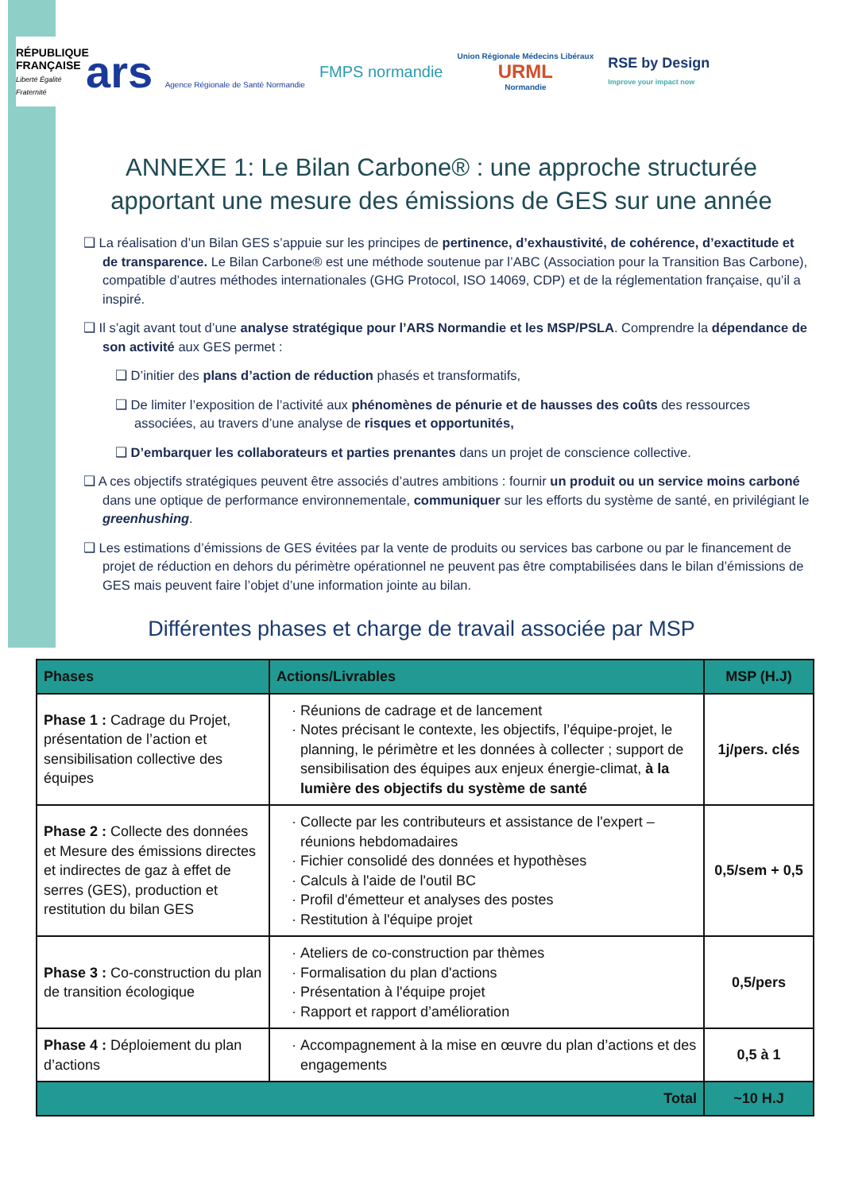RÉPUBLIQUE FRANÇAISE
Liberté Égalité Fraternité
ars Agence Régionale de Santé Normandie
FMPS normandie
Union Régionale Médecins Libéraux
URML
Normandie
RSE by Design
Improve your impact now
ANNEXE 1: Le Bilan Carbone® : une approche structurée apportant une mesure des émissions de GES sur une année
❑ La réalisation d’un Bilan GES s’appuie sur les principes de pertinence, d’exhaustivité, de cohérence, d’exactitude et de transparence. Le Bilan Carbone® est une méthode soutenue par l’ABC (Association pour la Transition Bas Carbone), compatible d’autres méthodes internationales (GHG Protocol, ISO 14069, CDP) et de la réglementation française, qu’il a inspiré.
❑ Il s’agit avant tout d’une analyse stratégique pour l’ARS Normandie et les MSP/PSLA. Comprendre la dépendance de son activité aux GES permet :
❑ D’initier des plans d’action de réduction phasés et transformatifs,
❑ De limiter l’exposition de l’activité aux phénomènes de pénurie et de hausses des coûts des ressources associées, au travers d’une analyse de risques et opportunités,
❑ D’embarquer les collaborateurs et parties prenantes dans un projet de conscience collective.
❑ A ces objectifs stratégiques peuvent être associés d’autres ambitions : fournir un produit ou un service moins carboné dans une optique de performance environnementale, communiquer sur les efforts du système de santé, en privilégiant le greenhushing.
❑ Les estimations d’émissions de GES évitées par la vente de produits ou services bas carbone ou par le financement de projet de réduction en dehors du périmètre opérationnel ne peuvent pas être comptabilisées dans le bilan d’émissions de GES mais peuvent faire l’objet d’une information jointe au bilan.
Différentes phases et charge de travail associée par MSP
| Phases | Actions/Livrables | MSP (H.J) |
| --- | --- | --- |
| Phase 1 : Cadrage du Projet, présentation de l’action et sensibilisation collective des équipes | Réunions de cadrage et de lancement Notes précisant le contexte, les objectifs, l’équipe-projet, le planning, le périmètre et les données à collecter ; support de sensibilisation des équipes aux enjeux énergie-climat, à la lumière des objectifs du système de santé | 1j/pers. clés |
| Phase 2 : Collecte des données et Mesure des émissions directes et indirectes de gaz à effet de serres (GES), production et restitution du bilan GES | Collecte par les contributeurs et assistance de l'expert – réunions hebdomadaires Fichier consolidé des données et hypothèses Calculs à l'aide de l'outil BC Profil d'émetteur et analyses des postes Restitution à l'équipe projet | 0,5/sem + 0,5 |
| Phase 3 : Co-construction du plan de transition écologique | Ateliers de co-construction par thèmes Formalisation du plan d'actions Présentation à l'équipe projet Rapport et rapport d’amélioration | 0,5/pers |
| Phase 4 : Déploiement du plan d’actions | Accompagnement à la mise en œuvre du plan d’actions et des engagements | 0,5 à 1 |
| Total | | ~10 H.J |